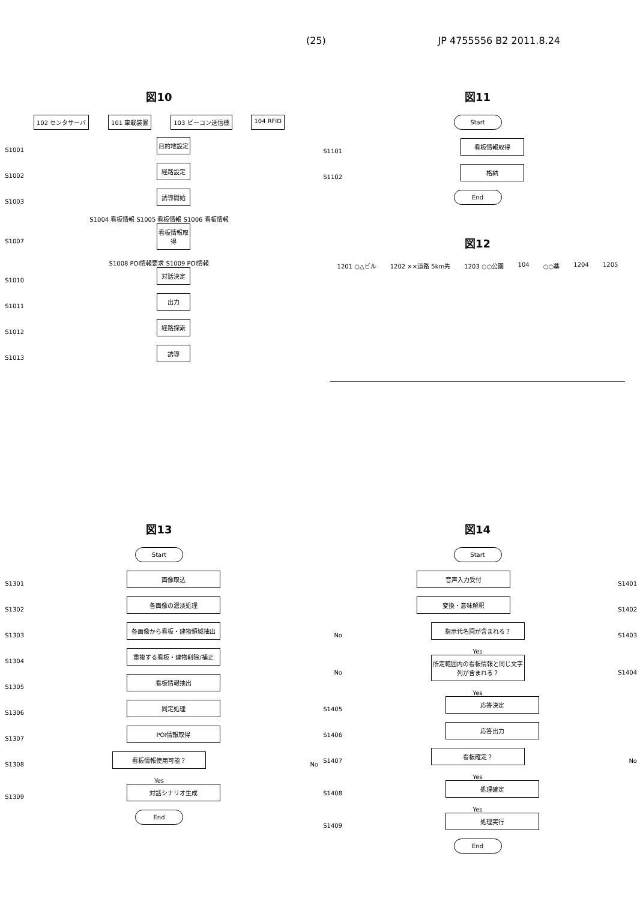(25) JP 4755556 B2 2011.8.24
図10
102 センタサーバ 101 車載装置 103 ビーコン送信機 104 RFID
S1001
目的地設定
S1002
経路設定
S1003
誘導開始
S1004 看板情報 S1005 看板情報 S1006 看板情報
S1007
看板情報取得
S1008 POI情報要求 S1009 POI情報
S1010
対話決定
S1011
出力
S1012
経路探索
S1013
誘導
図11
Start
S1101
看板情報取得
S1102
格納
End
図12
1201 ○△ビル 1202 ××道路 5km先 1203 ○○公園 104 ○○薬 1204 1205
図13
Start
S1301
画像取込
S1302
各画像の濃淡処理
S1303
各画像から看板・建物領域抽出
S1304
重複する看板・建物削除/補正
S1305
看板情報抽出
S1306
同定処理
S1307
POI情報取得
S1308
看板情報使用可能？
No
Yes
S1309
対話シナリオ生成
End
図14
Start
音声入力受付
S1401
変換・意味解釈
S1402
No
指示代名詞が含まれる？
S1403
Yes
No
所定範囲内の看板情報と同じ文字列が含まれる？
S1404
Yes
S1405
応答決定
S1406
応答出力
S1407
看板確定？
No
Yes
S1408
処理確定
Yes
S1409
処理実行
End